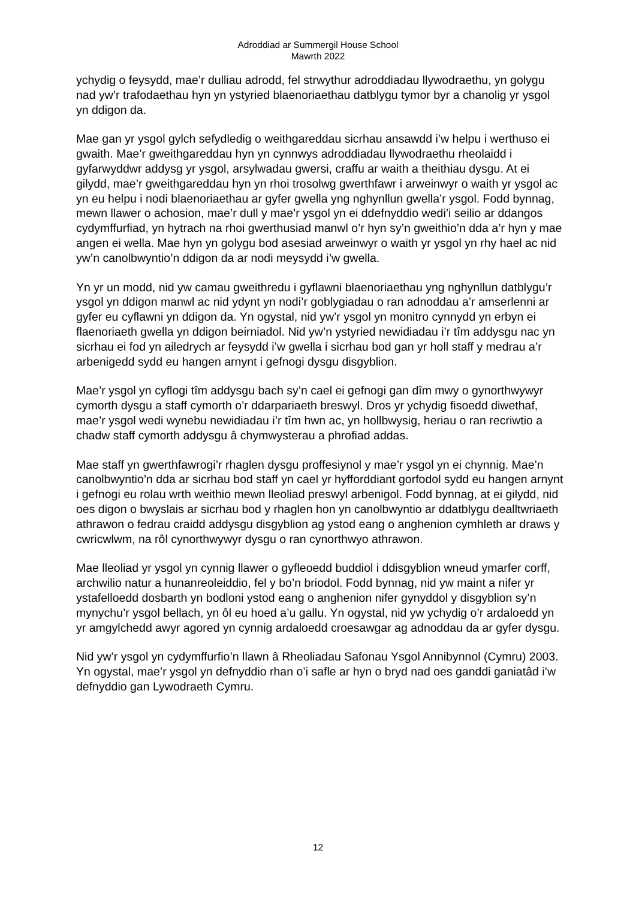Adroddiad ar Summergil House School
Mawrth 2022
ychydig o feysydd, mae’r dulliau adrodd, fel strwythur adroddiadau llywodraethu, yn golygu nad yw’r trafodaethau hyn yn ystyried blaenoriaethau datblygu tymor byr a chanolig yr ysgol yn ddigon da.
Mae gan yr ysgol gylch sefydledig o weithgareddau sicrhau ansawdd i’w helpu i werthuso ei gwaith. Mae’r gweithgareddau hyn yn cynnwys adroddiadau llywodraethu rheolaidd i gyfarwyddwr addysg yr ysgol, arsylwadau gwersi, craffu ar waith a theithiau dysgu. At ei gilydd, mae’r gweithgareddau hyn yn rhoi trosolwg gwerthfawr i arweinwyr o waith yr ysgol ac yn eu helpu i nodi blaenoriaethau ar gyfer gwella yng nghynllun gwella’r ysgol. Fodd bynnag, mewn llawer o achosion, mae’r dull y mae’r ysgol yn ei ddefnyddio wedi’i seilio ar ddangos cydymffurfiad, yn hytrach na rhoi gwerthusiad manwl o’r hyn sy’n gweithio’n dda a’r hyn y mae angen ei wella. Mae hyn yn golygu bod asesiad arweinwyr o waith yr ysgol yn rhy hael ac nid yw’n canolbwyntio’n ddigon da ar nodi meysydd i’w gwella.
Yn yr un modd, nid yw camau gweithredu i gyflawni blaenoriaethau yng nghynllun datblygu’r ysgol yn ddigon manwl ac nid ydynt yn nodi’r goblygiadau o ran adnoddau a’r amserlenni ar gyfer eu cyflawni yn ddigon da. Yn ogystal, nid yw’r ysgol yn monitro cynnydd yn erbyn ei flaenoriaeth gwella yn ddigon beirniadol. Nid yw’n ystyried newidiadau i’r tîm addysgu nac yn sicrhau ei fod yn ailedrych ar feysydd i’w gwella i sicrhau bod gan yr holl staff y medrau a’r arbenigedd sydd eu hangen arnynt i gefnogi dysgu disgyblion.
Mae’r ysgol yn cyflogi tîm addysgu bach sy’n cael ei gefnogi gan dîm mwy o gynorthwywyr cymorth dysgu a staff cymorth o’r ddarpariaeth breswyl. Dros yr ychydig fisoedd diwethaf, mae’r ysgol wedi wynebu newidiadau i’r tîm hwn ac, yn hollbwysig, heriau o ran recriwtio a chadw staff cymorth addysgu â chymwysterau a phrofiad addas.
Mae staff yn gwerthfawrogi’r rhaglen dysgu proffesiynol y mae’r ysgol yn ei chynnig. Mae’n canolbwyntio’n dda ar sicrhau bod staff yn cael yr hyfforddiant gorfodol sydd eu hangen arnynt i gefnogi eu rolau wrth weithio mewn lleoliad preswyl arbenigol. Fodd bynnag, at ei gilydd, nid oes digon o bwyslais ar sicrhau bod y rhaglen hon yn canolbwyntio ar ddatblygu dealltwriaeth athrawon o fedrau craidd addysgu disgyblion ag ystod eang o anghenion cymhleth ar draws y cwricwlwm, na rôl cynorthwywyr dysgu o ran cynorthwyo athrawon.
Mae lleoliad yr ysgol yn cynnig llawer o gyfleoedd buddiol i ddisgyblion wneud ymarfer corff, archwilio natur a hunanreoleiddio, fel y bo’n briodol. Fodd bynnag, nid yw maint a nifer yr ystafelloedd dosbarth yn bodloni ystod eang o anghenion nifer gynyddol y disgyblion sy’n mynychu’r ysgol bellach, yn ôl eu hoed a’u gallu. Yn ogystal, nid yw ychydig o’r ardaloedd yn yr amgylchedd awyr agored yn cynnig ardaloedd croesawgar ag adnoddau da ar gyfer dysgu.
Nid yw’r ysgol yn cydymffurfio’n llawn â Rheoliadau Safonau Ysgol Annibynnol (Cymru) 2003. Yn ogystal, mae’r ysgol yn defnyddio rhan o’i safle ar hyn o bryd nad oes ganddi ganiatâd i’w defnyddio gan Lywodraeth Cymru.
12